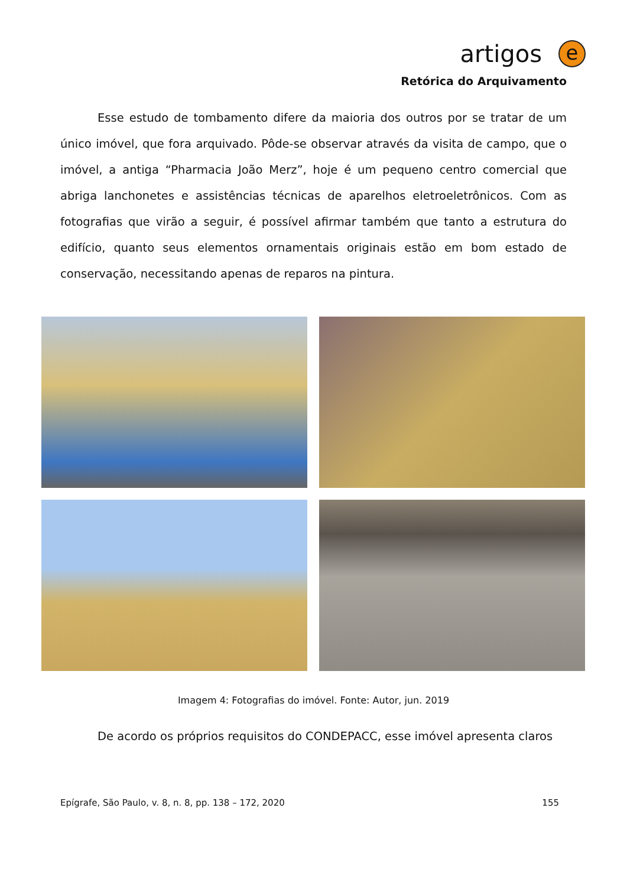artigos e
Retórica do Arquivamento
Esse estudo de tombamento difere da maioria dos outros por se tratar de um único imóvel, que fora arquivado. Pôde-se observar através da visita de campo, que o imóvel, a antiga “Pharmacia João Merz”, hoje é um pequeno centro comercial que abriga lanchonetes e assistências técnicas de aparelhos eletroeletrônicos. Com as fotografias que virão a seguir, é possível afirmar também que tanto a estrutura do edifício, quanto seus elementos ornamentais originais estão em bom estado de conservação, necessitando apenas de reparos na pintura.
Imagem 4: Fotografias do imóvel. Fonte: Autor, jun. 2019
De acordo os próprios requisitos do CONDEPACC, esse imóvel apresenta claros
Epígrafe, São Paulo, v. 8, n. 8, pp. 138 – 172, 2020 155